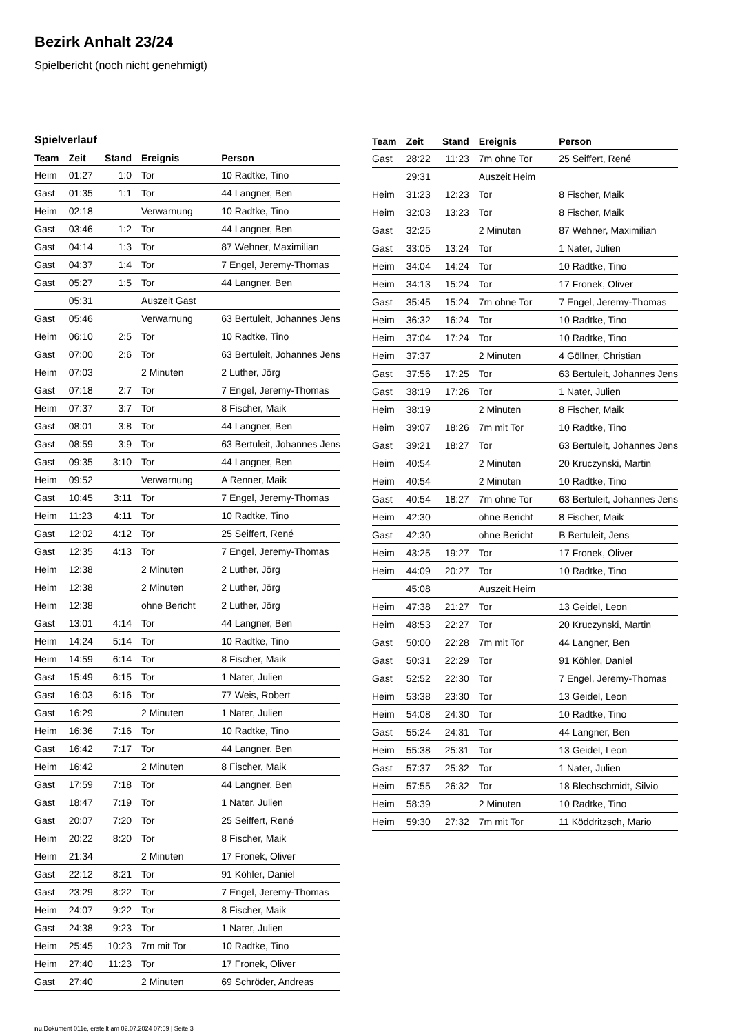Bezirk Anhalt 23/24
Spielbericht (noch nicht genehmigt)
Spielverlauf
| Team | Zeit | Stand | Ereignis | Person |
| --- | --- | --- | --- | --- |
| Heim | 01:27 | 1:0 | Tor | 10 Radtke, Tino |
| Gast | 01:35 | 1:1 | Tor | 44 Langner, Ben |
| Heim | 02:18 | | Verwarnung | 10 Radtke, Tino |
| Gast | 03:46 | 1:2 | Tor | 44 Langner, Ben |
| Gast | 04:14 | 1:3 | Tor | 87 Wehner, Maximilian |
| Gast | 04:37 | 1:4 | Tor | 7 Engel, Jeremy-Thomas |
| Gast | 05:27 | 1:5 | Tor | 44 Langner, Ben |
| | 05:31 | | Auszeit Gast | |
| Gast | 05:46 | | Verwarnung | 63 Bertuleit, Johannes Jens |
| Heim | 06:10 | 2:5 | Tor | 10 Radtke, Tino |
| Gast | 07:00 | 2:6 | Tor | 63 Bertuleit, Johannes Jens |
| Heim | 07:03 | | 2 Minuten | 2 Luther, Jörg |
| Gast | 07:18 | 2:7 | Tor | 7 Engel, Jeremy-Thomas |
| Heim | 07:37 | 3:7 | Tor | 8 Fischer, Maik |
| Gast | 08:01 | 3:8 | Tor | 44 Langner, Ben |
| Gast | 08:59 | 3:9 | Tor | 63 Bertuleit, Johannes Jens |
| Gast | 09:35 | 3:10 | Tor | 44 Langner, Ben |
| Heim | 09:52 | | Verwarnung | A Renner, Maik |
| Gast | 10:45 | 3:11 | Tor | 7 Engel, Jeremy-Thomas |
| Heim | 11:23 | 4:11 | Tor | 10 Radtke, Tino |
| Gast | 12:02 | 4:12 | Tor | 25 Seiffert, René |
| Gast | 12:35 | 4:13 | Tor | 7 Engel, Jeremy-Thomas |
| Heim | 12:38 | | 2 Minuten | 2 Luther, Jörg |
| Heim | 12:38 | | 2 Minuten | 2 Luther, Jörg |
| Heim | 12:38 | | ohne Bericht | 2 Luther, Jörg |
| Gast | 13:01 | 4:14 | Tor | 44 Langner, Ben |
| Heim | 14:24 | 5:14 | Tor | 10 Radtke, Tino |
| Heim | 14:59 | 6:14 | Tor | 8 Fischer, Maik |
| Gast | 15:49 | 6:15 | Tor | 1 Nater, Julien |
| Gast | 16:03 | 6:16 | Tor | 77 Weis, Robert |
| Gast | 16:29 | | 2 Minuten | 1 Nater, Julien |
| Heim | 16:36 | 7:16 | Tor | 10 Radtke, Tino |
| Gast | 16:42 | 7:17 | Tor | 44 Langner, Ben |
| Heim | 16:42 | | 2 Minuten | 8 Fischer, Maik |
| Gast | 17:59 | 7:18 | Tor | 44 Langner, Ben |
| Gast | 18:47 | 7:19 | Tor | 1 Nater, Julien |
| Gast | 20:07 | 7:20 | Tor | 25 Seiffert, René |
| Heim | 20:22 | 8:20 | Tor | 8 Fischer, Maik |
| Heim | 21:34 | | 2 Minuten | 17 Fronek, Oliver |
| Gast | 22:12 | 8:21 | Tor | 91 Köhler, Daniel |
| Gast | 23:29 | 8:22 | Tor | 7 Engel, Jeremy-Thomas |
| Heim | 24:07 | 9:22 | Tor | 8 Fischer, Maik |
| Gast | 24:38 | 9:23 | Tor | 1 Nater, Julien |
| Heim | 25:45 | 10:23 | 7m mit Tor | 10 Radtke, Tino |
| Heim | 27:40 | 11:23 | Tor | 17 Fronek, Oliver |
| Gast | 27:40 | | 2 Minuten | 69 Schröder, Andreas |
| Team | Zeit | Stand | Ereignis | Person |
| --- | --- | --- | --- | --- |
| Gast | 28:22 | 11:23 | 7m ohne Tor | 25 Seiffert, René |
| | 29:31 | | Auszeit Heim | |
| Heim | 31:23 | 12:23 | Tor | 8 Fischer, Maik |
| Heim | 32:03 | 13:23 | Tor | 8 Fischer, Maik |
| Gast | 32:25 | | 2 Minuten | 87 Wehner, Maximilian |
| Gast | 33:05 | 13:24 | Tor | 1 Nater, Julien |
| Heim | 34:04 | 14:24 | Tor | 10 Radtke, Tino |
| Heim | 34:13 | 15:24 | Tor | 17 Fronek, Oliver |
| Gast | 35:45 | 15:24 | 7m ohne Tor | 7 Engel, Jeremy-Thomas |
| Heim | 36:32 | 16:24 | Tor | 10 Radtke, Tino |
| Heim | 37:04 | 17:24 | Tor | 10 Radtke, Tino |
| Heim | 37:37 | | 2 Minuten | 4 Göllner, Christian |
| Gast | 37:56 | 17:25 | Tor | 63 Bertuleit, Johannes Jens |
| Gast | 38:19 | 17:26 | Tor | 1 Nater, Julien |
| Heim | 38:19 | | 2 Minuten | 8 Fischer, Maik |
| Heim | 39:07 | 18:26 | 7m mit Tor | 10 Radtke, Tino |
| Gast | 39:21 | 18:27 | Tor | 63 Bertuleit, Johannes Jens |
| Heim | 40:54 | | 2 Minuten | 20 Kruczynski, Martin |
| Heim | 40:54 | | 2 Minuten | 10 Radtke, Tino |
| Gast | 40:54 | 18:27 | 7m ohne Tor | 63 Bertuleit, Johannes Jens |
| Heim | 42:30 | | ohne Bericht | 8 Fischer, Maik |
| Gast | 42:30 | | ohne Bericht | B Bertuleit, Jens |
| Heim | 43:25 | 19:27 | Tor | 17 Fronek, Oliver |
| Heim | 44:09 | 20:27 | Tor | 10 Radtke, Tino |
| | 45:08 | | Auszeit Heim | |
| Heim | 47:38 | 21:27 | Tor | 13 Geidel, Leon |
| Heim | 48:53 | 22:27 | Tor | 20 Kruczynski, Martin |
| Gast | 50:00 | 22:28 | 7m mit Tor | 44 Langner, Ben |
| Gast | 50:31 | 22:29 | Tor | 91 Köhler, Daniel |
| Gast | 52:52 | 22:30 | Tor | 7 Engel, Jeremy-Thomas |
| Heim | 53:38 | 23:30 | Tor | 13 Geidel, Leon |
| Heim | 54:08 | 24:30 | Tor | 10 Radtke, Tino |
| Gast | 55:24 | 24:31 | Tor | 44 Langner, Ben |
| Heim | 55:38 | 25:31 | Tor | 13 Geidel, Leon |
| Gast | 57:37 | 25:32 | Tor | 1 Nater, Julien |
| Heim | 57:55 | 26:32 | Tor | 18 Blechschmidt, Silvio |
| Heim | 58:39 | | 2 Minuten | 10 Radtke, Tino |
| Heim | 59:30 | 27:32 | 7m mit Tor | 11 Köddritzsch, Mario |
nu.Dokument 011e, erstellt am 02.07.2024 07:59 | Seite 3